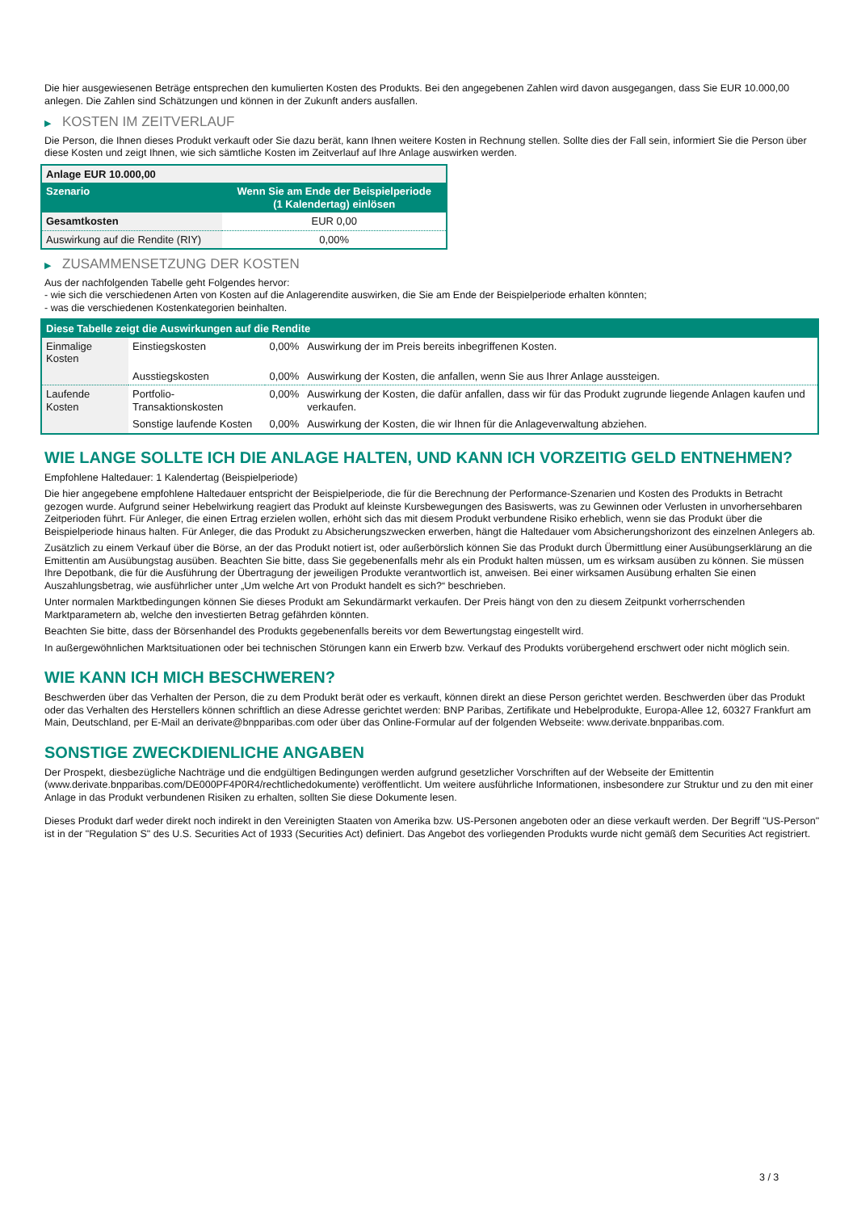Die hier ausgewiesenen Beträge entsprechen den kumulierten Kosten des Produkts. Bei den angegebenen Zahlen wird davon ausgegangen, dass Sie EUR 10.000,00 anlegen. Die Zahlen sind Schätzungen und können in der Zukunft anders ausfallen.
▶ KOSTEN IM ZEITVERLAUF
Die Person, die Ihnen dieses Produkt verkauft oder Sie dazu berät, kann Ihnen weitere Kosten in Rechnung stellen. Sollte dies der Fall sein, informiert Sie die Person über diese Kosten und zeigt Ihnen, wie sich sämtliche Kosten im Zeitverlauf auf Ihre Anlage auswirken werden.
| Anlage EUR 10.000,00 | |
| --- | --- |
| Szenario | Wenn Sie am Ende der Beispielperiode (1 Kalendertag) einlösen |
| Gesamtkosten | EUR 0,00 |
| Auswirkung auf die Rendite (RIY) | 0,00% |
▶ ZUSAMMENSETZUNG DER KOSTEN
Aus der nachfolgenden Tabelle geht Folgendes hervor:
- wie sich die verschiedenen Arten von Kosten auf die Anlagerendite auswirken, die Sie am Ende der Beispielperiode erhalten könnten;
- was die verschiedenen Kostenkategorien beinhalten.
| Diese Tabelle zeigt die Auswirkungen auf die Rendite | | | |
| --- | --- | --- | --- |
| Einmalige Kosten | Einstiegskosten | 0,00% | Auswirkung der im Preis bereits inbegriffenen Kosten. |
| | Ausstiegskosten | 0,00% | Auswirkung der Kosten, die anfallen, wenn Sie aus Ihrer Anlage aussteigen. |
| Laufende Kosten | Portfolio-Transaktionskosten | 0,00% | Auswirkung der Kosten, die dafür anfallen, dass wir für das Produkt zugrunde liegende Anlagen kaufen und verkaufen. |
| | Sonstige laufende Kosten | 0,00% | Auswirkung der Kosten, die wir Ihnen für die Anlageverwaltung abziehen. |
WIE LANGE SOLLTE ICH DIE ANLAGE HALTEN, UND KANN ICH VORZEITIG GELD ENTNEHMEN?
Empfohlene Haltedauer: 1 Kalendertag (Beispielperiode)
Die hier angegebene empfohlene Haltedauer entspricht der Beispielperiode, die für die Berechnung der Performance-Szenarien und Kosten des Produkts in Betracht gezogen wurde. Aufgrund seiner Hebelwirkung reagiert das Produkt auf kleinste Kursbewegungen des Basiswerts, was zu Gewinnen oder Verlusten in unvorhersehbaren Zeitperioden führt. Für Anleger, die einen Ertrag erzielen wollen, erhöht sich das mit diesem Produkt verbundene Risiko erheblich, wenn sie das Produkt über die Beispielperiode hinaus halten. Für Anleger, die das Produkt zu Absicherungszwecken erwerben, hängt die Haltedauer vom Absicherungshorizont des einzelnen Anlegers ab.
Zusätzlich zu einem Verkauf über die Börse, an der das Produkt notiert ist, oder außerbörslich können Sie das Produkt durch Übermittlung einer Ausübungserklärung an die Emittentin am Ausübungstag ausüben. Beachten Sie bitte, dass Sie gegebenenfalls mehr als ein Produkt halten müssen, um es wirksam ausüben zu können. Sie müssen Ihre Depotbank, die für die Ausführung der Übertragung der jeweiligen Produkte verantwortlich ist, anweisen. Bei einer wirksamen Ausübung erhalten Sie einen Auszahlungsbetrag, wie ausführlicher unter „Um welche Art von Produkt handelt es sich?“ beschrieben.
Unter normalen Marktbedingungen können Sie dieses Produkt am Sekundärmarkt verkaufen. Der Preis hängt von den zu diesem Zeitpunkt vorherrschenden Marktparametern ab, welche den investierten Betrag gefährden könnten.
Beachten Sie bitte, dass der Börsenhandel des Produkts gegebenenfalls bereits vor dem Bewertungstag eingestellt wird.
In außergewöhnlichen Marktsituationen oder bei technischen Störungen kann ein Erwerb bzw. Verkauf des Produkts vorübergehend erschwert oder nicht möglich sein.
WIE KANN ICH MICH BESCHWEREN?
Beschwerden über das Verhalten der Person, die zu dem Produkt berät oder es verkauft, können direkt an diese Person gerichtet werden. Beschwerden über das Produkt oder das Verhalten des Herstellers können schriftlich an diese Adresse gerichtet werden: BNP Paribas, Zertifikate und Hebelprodukte, Europa-Allee 12, 60327 Frankfurt am Main, Deutschland, per E-Mail an derivate@bnpparibas.com oder über das Online-Formular auf der folgenden Webseite: www.derivate.bnpparibas.com.
SONSTIGE ZWECKDIENLICHE ANGABEN
Der Prospekt, diesbezügliche Nachträge und die endgültigen Bedingungen werden aufgrund gesetzlicher Vorschriften auf der Webseite der Emittentin (www.derivate.bnpparibas.com/DE000PF4P0R4/rechtlichedokumente) veröffentlicht. Um weitere ausführliche Informationen, insbesondere zur Struktur und zu den mit einer Anlage in das Produkt verbundenen Risiken zu erhalten, sollten Sie diese Dokumente lesen.
Dieses Produkt darf weder direkt noch indirekt in den Vereinigten Staaten von Amerika bzw. US-Personen angeboten oder an diese verkauft werden. Der Begriff "US-Person" ist in der "Regulation S" des U.S. Securities Act of 1933 (Securities Act) definiert. Das Angebot des vorliegenden Produkts wurde nicht gemäß dem Securities Act registriert.
3 / 3